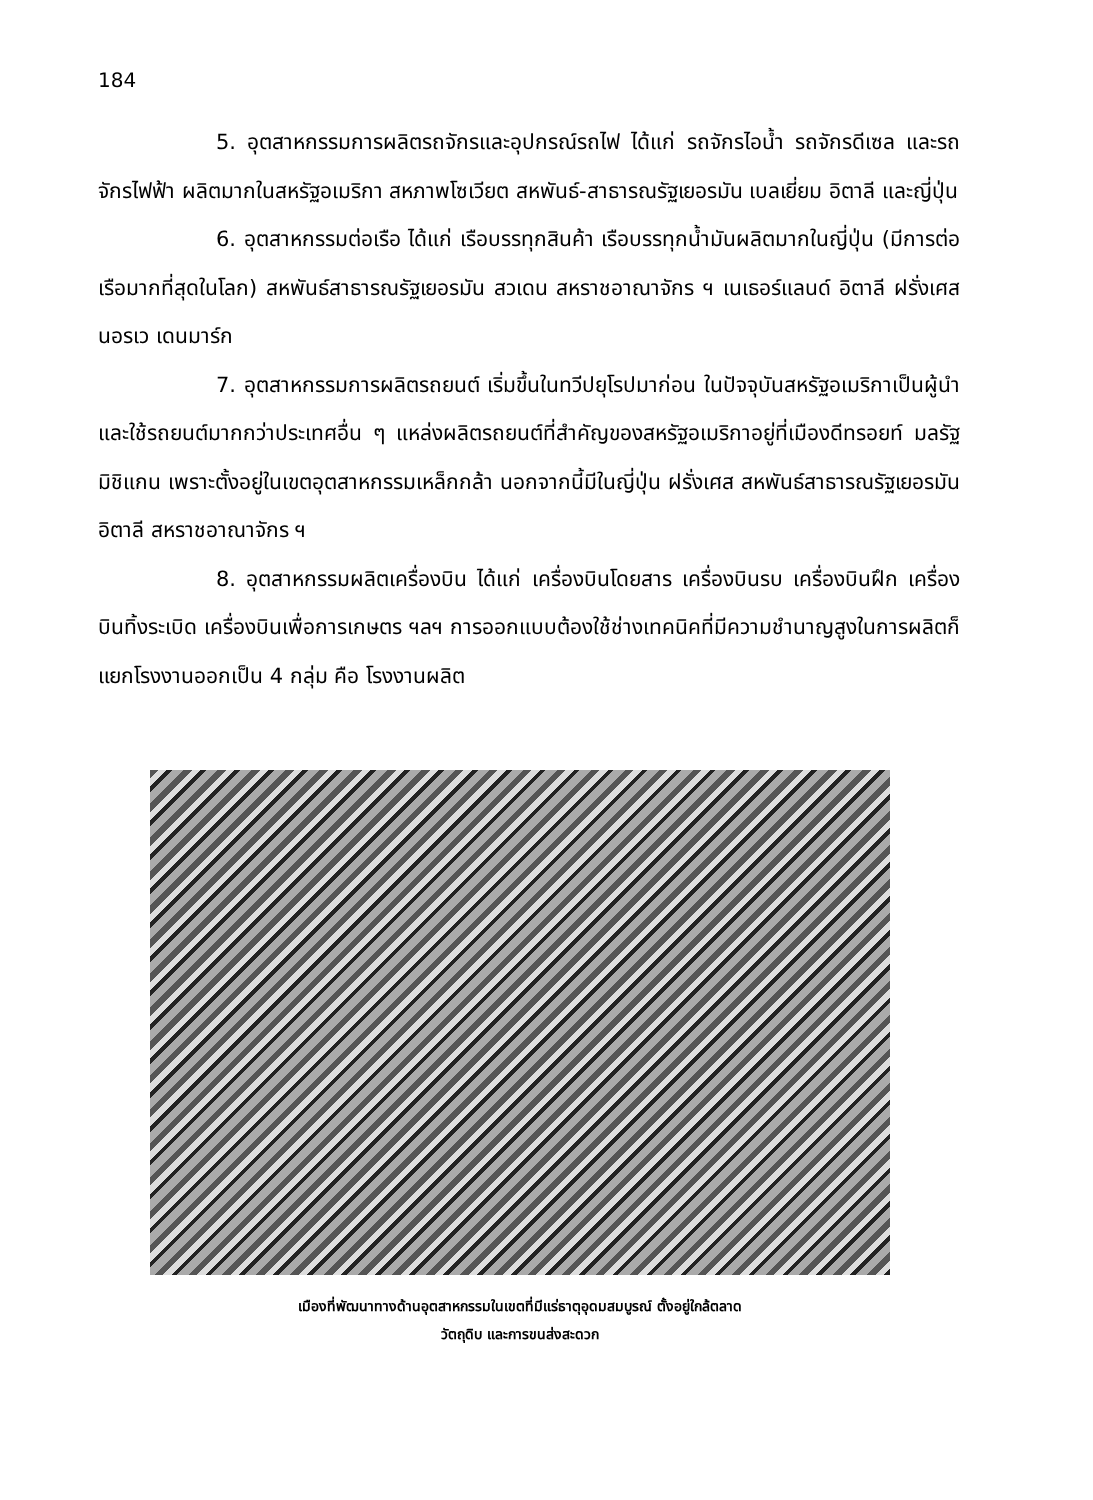184
5. อุตสาหกรรมการผลิตรถจักรและอุปกรณ์รถไฟ ได้แก่ รถจักรไอน้ำ รถจักรดีเซล และรถจักรไฟฟ้า ผลิตมากในสหรัฐอเมริกา สหภาพโซเวียต สหพันธ์-สาธารณรัฐเยอรมัน เบลเยี่ยม อิตาลี และญี่ปุ่น
6. อุตสาหกรรมต่อเรือ ได้แก่ เรือบรรทุกสินค้า เรือบรรทุกน้ำมันผลิตมากในญี่ปุ่น (มีการต่อเรือมากที่สุดในโลก) สหพันธ์สาธารณรัฐเยอรมัน สวเดน สหราชอาณาจักร ฯ เนเธอร์แลนด์ อิตาลี ฝรั่งเศส นอรเว เดนมาร์ก
7. อุตสาหกรรมการผลิตรถยนต์ เริ่มขึ้นในทวีปยุโรปมาก่อน ในปัจจุบันสหรัฐอเมริกาเป็นผู้นำและใช้รถยนต์มากกว่าประเทศอื่น ๆ แหล่งผลิตรถยนต์ที่สำคัญของสหรัฐอเมริกาอยู่ที่เมืองดีทรอยท์ มลรัฐมิชิแกน เพราะตั้งอยู่ในเขตอุตสาหกรรมเหล็กกล้า นอกจากนี้มีในญี่ปุ่น ฝรั่งเศส สหพันธ์สาธารณรัฐเยอรมัน อิตาลี สหราชอาณาจักร ฯ
8. อุตสาหกรรมผลิตเครื่องบิน ได้แก่ เครื่องบินโดยสาร เครื่องบินรบ เครื่องบินฝึก เครื่องบินทิ้งระเบิด เครื่องบินเพื่อการเกษตร ฯลฯ การออกแบบต้องใช้ช่างเทคนิคที่มีความชำนาญสูงในการผลิตก็แยกโรงงานออกเป็น 4 กลุ่ม คือ โรงงานผลิต
เมืองที่พัฒนาทางด้านอุตสาหกรรมในเขตที่มีแร่ธาตุอุดมสมบูรณ์ ตั้งอยู่ใกล้ตลาด
วัตถุดิบ และการขนส่งสะดวก